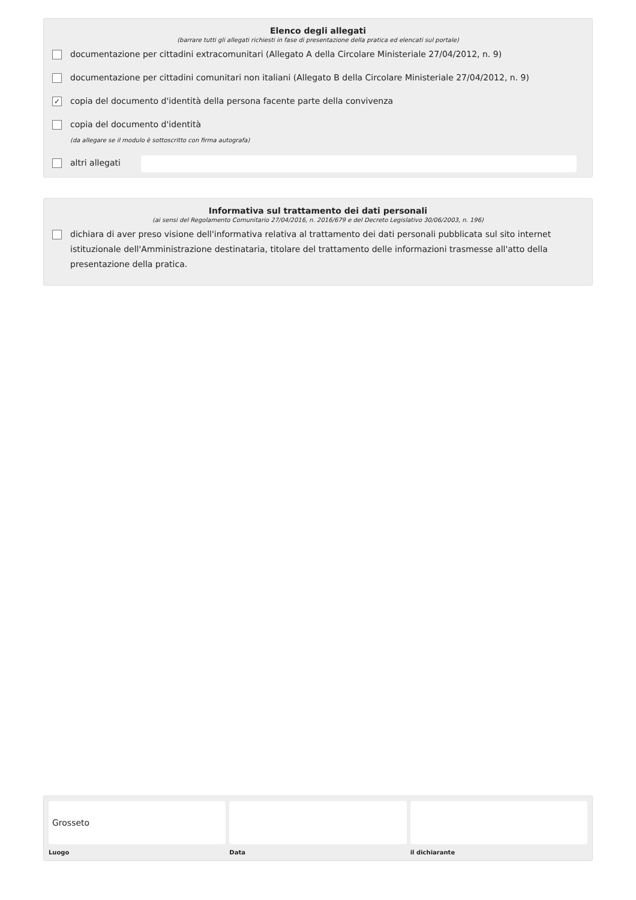Elenco degli allegati
(barrare tutti gli allegati richiesti in fase di presentazione della pratica ed elencati sul portale)
documentazione per cittadini extracomunitari (Allegato A della Circolare Ministeriale 27/04/2012, n. 9)
documentazione per cittadini comunitari non italiani (Allegato B della Circolare Ministeriale 27/04/2012, n. 9)
✓
copia del documento d'identità della persona facente parte della convivenza
copia del documento d'identità
(da allegare se il modulo è sottoscritto con firma autografa)
altri allegati
Informativa sul trattamento dei dati personali
(ai sensi del Regolamento Comunitario 27/04/2016, n. 2016/679 e del Decreto Legislativo 30/06/2003, n. 196)
dichiara di aver preso visione dell'informativa relativa al trattamento dei dati personali pubblicata sul sito internet istituzionale dell'Amministrazione destinataria, titolare del trattamento delle informazioni trasmesse all'atto della presentazione della pratica.
Grosseto
Luogo
Data il dichiarante